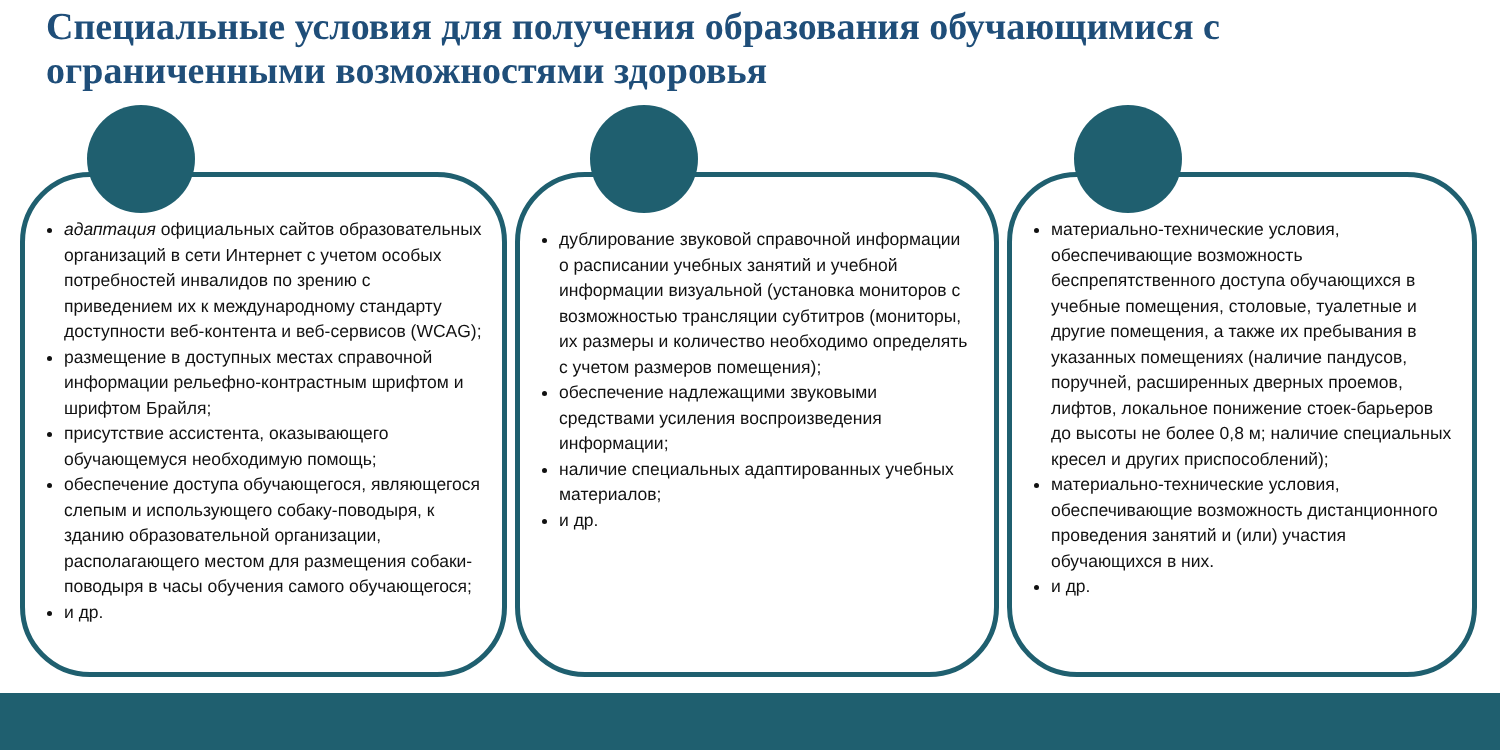Специальные условия для получения образования обучающимися с ограниченными возможностями здоровья
адаптация официальных сайтов образовательных организаций в сети Интернет с учетом особых потребностей инвалидов по зрению с приведением их к международному стандарту доступности веб-контента и веб-сервисов (WCAG);
размещение в доступных местах справочной информации рельефно-контрастным шрифтом и шрифтом Брайля;
присутствие ассистента, оказывающего обучающемуся необходимую помощь;
обеспечение доступа обучающегося, являющегося слепым и использующего собаку-поводыря, к зданию образовательной организации, располагающего местом для размещения собаки-поводыря в часы обучения самого обучающегося;
и др.
дублирование звуковой справочной информации о расписании учебных занятий и учебной информации визуальной (установка мониторов с возможностью трансляции субтитров (мониторы, их размеры и количество необходимо определять с учетом размеров помещения);
обеспечение надлежащими звуковыми средствами усиления воспроизведения информации;
наличие специальных адаптированных учебных материалов;
и др.
материально-технические условия, обеспечивающие возможность беспрепятственного доступа обучающихся в учебные помещения, столовые, туалетные и другие помещения, а также их пребывания в указанных помещениях (наличие пандусов, поручней, расширенных дверных проемов, лифтов, локальное понижение стоек-барьеров до высоты не более 0,8 м; наличие специальных кресел и других приспособлений);
материально-технические условия, обеспечивающие возможность дистанционного проведения занятий и (или) участия обучающихся в них.
и др.